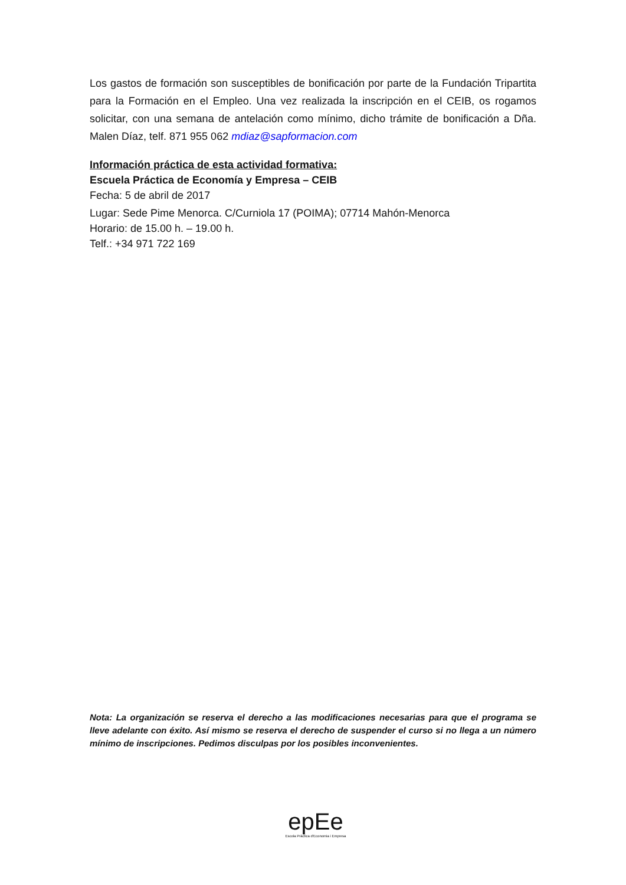Los gastos de formación son susceptibles de bonificación por parte de la Fundación Tripartita para la Formación en el Empleo. Una vez realizada la inscripción en el CEIB, os rogamos solicitar, con una semana de antelación como mínimo, dicho trámite de bonificación a Dña. Malen Díaz, telf. 871 955 062 mdiaz@sapformacion.com
Información práctica de esta actividad formativa:
Escuela Práctica de Economía y Empresa – CEIB
Fecha: 5 de abril de 2017
Lugar: Sede Pime Menorca. C/Curniola 17 (POIMA); 07714 Mahón-Menorca
Horario: de 15.00 h. – 19.00 h.
Telf.: +34 971 722 169
Nota: La organización se reserva el derecho a las modificaciones necesarias para que el programa se lleve adelante con éxito. Así mismo se reserva el derecho de suspender el curso si no llega a un número mínimo de inscripciones. Pedimos disculpas por los posibles inconvenientes.
epEe
Escola Pràctica d'Economia i Empresa